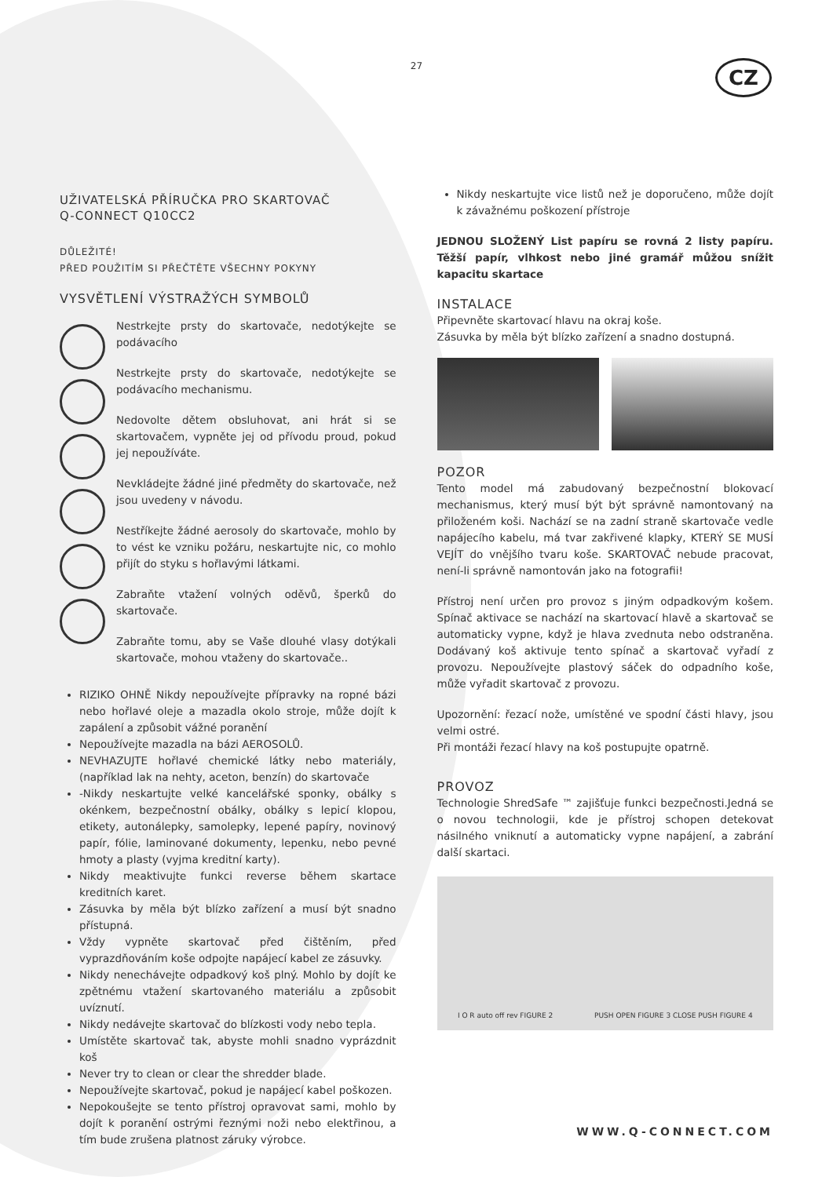27
CZ
UŽIVATELSKÁ PŘÍRUČKA PRO SKARTOVAČ
Q-CONNECT Q10CC2
DŮLEŽITÉ!
PŘED POUŽITÍM SI PŘEČTĚTE VŠECHNY POKYNY
VYSVĚTLENÍ VÝSTRAŽÝCH SYMBOLŮ
Nestrkejte prsty do skartovače, nedotýkejte se podávacího
Nestrkejte prsty do skartovače, nedotýkejte se podávacího mechanismu.
Nedovolte dětem obsluhovat, ani hrát si se skartovačem, vypněte jej od přívodu proud, pokud jej nepoužíváte.
Nevkládejte žádné jiné předměty do skartovače, než jsou uvedeny v návodu.
Nestříkejte žádné aerosoly do skartovače, mohlo by to vést ke vzniku požáru, neskartujte nic, co mohlo přijít do styku s hořlavými látkami.
Zabraňte vtažení volných oděvů, šperků do skartovače.
Zabraňte tomu, aby se Vaše dlouhé vlasy dotýkali skartovače, mohou vtaženy do skartovače..
RIZIKO OHNĚ Nikdy nepoužívejte přípravky na ropné bázi nebo hořlavé oleje a mazadla okolo stroje, může dojít k zapálení a způsobit vážné poranění
Nepoužívejte mazadla na bázi AEROSOLŮ.
NEVHAZUJTE hořlavé chemické látky nebo materiály, (například lak na nehty, aceton, benzín) do skartovače
-Nikdy neskartujte velké kancelářské sponky, obálky s okénkem, bezpečnostní obálky, obálky s lepicí klopou, etikety, autonálepky, samolepky, lepené papíry, novinový papír, fólie, laminované dokumenty, lepenku, nebo pevné hmoty a plasty (vyjma kreditní karty).
Nikdy meaktivujte funkci reverse během skartace kreditních karet.
Zásuvka by měla být blízko zařízení a musí být snadno přístupná.
Vždy vypněte skartovač před čištěním, před vyprazdňováním koše odpojte napájecí kabel ze zásuvky.
Nikdy nenechávejte odpadkový koš plný. Mohlo by dojít ke zpětnému vtažení skartovaného materiálu a způsobit uvíznutí.
Nikdy nedávejte skartovač do blízkosti vody nebo tepla.
Umístěte skartovač tak, abyste mohli snadno vyprázdnit koš
Never try to clean or clear the shredder blade.
Nepoužívejte skartovač, pokud je napájecí kabel poškozen.
Nepokoušejte se tento přístroj opravovat sami, mohlo by dojít k poranění ostrými řeznými noži nebo elektřinou, a tím bude zrušena platnost záruky výrobce.
Nikdy neskartujte vice listů než je doporučeno, může dojít k závažnému poškození přístroje
JEDNOU SLOŽENÝ List papíru se rovná 2 listy papíru. Těžší papír, vlhkost nebo jiné gramář můžou snížit kapacitu skartace
INSTALACE
Připevněte skartovací hlavu na okraj koše.
Zásuvka by měla být blízko zařízení a snadno dostupná.
POZOR
Tento model má zabudovaný bezpečnostní blokovací mechanismus, který musí být být správně namontovaný na přiloženém koši. Nachází se na zadní straně skartovače vedle napájecího kabelu, má tvar zakřivené klapky, KTERÝ SE MUSÍ VEJÍT do vnějšího tvaru koše. SKARTOVAČ nebude pracovat, není-li správně namontován jako na fotografii!
Přístroj není určen pro provoz s jiným odpadkovým košem. Spínač aktivace se nachází na skartovací hlavě a skartovač se automaticky vypne, když je hlava zvednuta nebo odstraněna. Dodávaný koš aktivuje tento spínač a skartovač vyřadí z provozu. Nepoužívejte plastový sáček do odpadního koše, může vyřadit skartovač z provozu.
Upozornění: řezací nože, umístěné ve spodní části hlavy, jsou velmi ostré.
Při montáži řezací hlavy na koš postupujte opatrně.
PROVOZ
Technologie ShredSafe ™ zajišťuje funkci bezpečnosti.Jedná se o novou technologii, kde je přístroj schopen detekovat násilného vniknutí a automaticky vypne napájení, a zabrání další skartaci.
I O R auto off rev FIGURE 2 PUSH OPEN FIGURE 3 CLOSE PUSH FIGURE 4
WWW.Q-CONNECT.COM